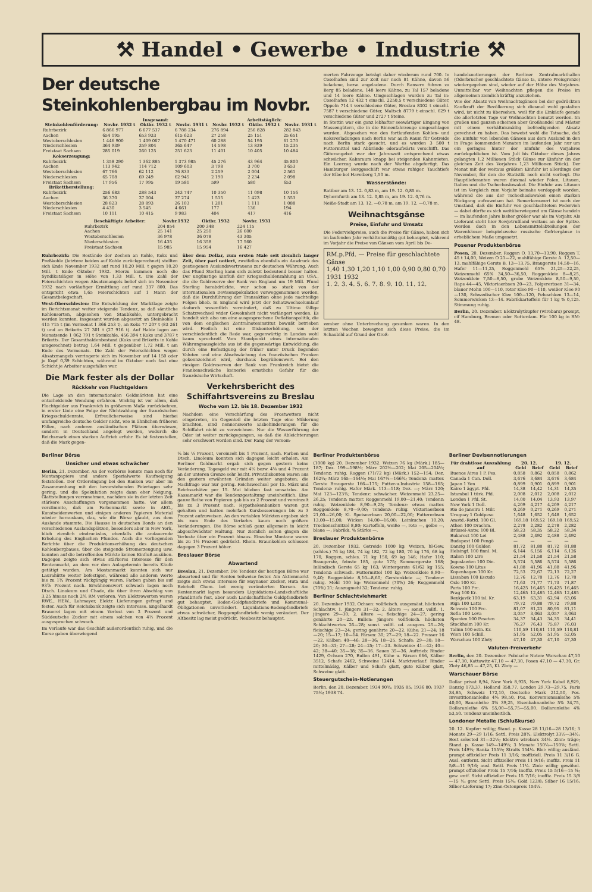⚒ Handel • Gewerbe • Industrie ⚒
Der deutsche Steinkohlenbergbau im Novbr.
| | Insgesamt: | | | Arbeitstäglich: | | |
| --- | --- | --- | --- | --- | --- | --- |
| Steinkohlenförderung: | Novbr. 1932 t | Oktbr. 1932 t | Novbr. 1931 t | Novbr. 1932 t | Oktbr. 1932 t | Novbr. 1931 t |
| Ruhrbezirk | 6 866 977 | 6 677 537 | 6 788 234 | 276 894 | 256 828 | 282 843 |
| Aachen | 654 195 | 653 933 | 615 623 | 27 258 | 25 151 | 25 651 |
| Westoberschlesien | 1 446 900 | 1 409 067 | 1 470 471 | 60 288 | 54 195 | 61 270 |
| Niederschlesien | 364 939 | 359 804 | 365 647 | 14 598 | 13 839 | 15 235 |
| Freistaat Sachsen | 285 019 | 260 125 | 251 623 | 11 401 | 10 405 | 10 484 |
| Kokserzeugung: | | | | | | |
| Ruhrbezirk | 1 358 290 | 1 362 885 | 1 373 985 | 45 276 | 43 964 | 45 800 |
| Aachen | 113 942 | 114 712 | 109 603 | 3 798 | 3 700 | 3 653 |
| Westoberschlesien | 67 766 | 62 112 | 76 833 | 2 259 | 2 004 | 2 561 |
| Niederschlesien | 65 708 | 69 249 | 62 945 | 2 190 | 2 234 | 2 098 |
| Freistaat Sachsen | 17 956 | 17 995 | 19 581 | 599 | 580 | 653 |
| Brikettherstellung: | | | | | | |
| Ruhrbezirk | 256 683 | 288 543 | 243 747 | 10 350 | 11 098 | 10 156 |
| Aachen | 36 370 | 37 004 | 37 274 | 1 515 | 1 423 | 1 553 |
| Westoberschlesien | 28 823 | 28 893 | 26 103 | 1 201 | 1 111 | 1 088 |
| Niederschlesien | 4 430 | 3 545 | 4 661 | 177 | 136 | 194 |
| Freistaat Sachsen | 10 111 | 10 415 | 9 983 | 404 | 417 | 416 |
| Beschäftigte Arbeiter: | Novbr.1932 | Oktbr. 1932 | Novbr. 1931 |
| --- | --- | --- | --- |
| Ruhrbezirk | 204 854 | 200 348 | 224 115 |
| Aachen | 25 141 | 25 250 | 26 600 |
| Westoberschlesien | 36 978 | 36 078 | 43 305 |
| Niederschlesien | 16 435 | 16 358 | 17 560 |
| Freistaat Sachsen | 15 985 | 15 954 | 16 427 |
Ruhrbezirk: Die Bestände der Zechen an Kohle, Koks und Preßkohle (letztere beiden auf Kohle zurückgerechnet) stellten sich Ende November 1932 auf rund 10,20 Mill. t gegen 10,20 Mill. t Ende Oktober 1932. Hierzu kommen noch die Syndikatsläger in Höhe von 1,33 Mill. t. Die Zahl der Feierschichten wegen Absatzmangels belief sich im November 1932 nach vorläufiger Ermittlung auf rund 337 800. Das entspricht etwa 1,65 Feierschichten auf 1 Mann der Gesamtbelegschaft.
West-Oberschlesien: Die Entwicklung der Marktlage zeigte im Berichtsmonat weiter steigende Tendenz, so daß sämtliche Kohlensorten, abgesehen von Staubkohle, untergebracht werden konnten. Insgesamt wurden abgesetzt an Steinkohle 1 415 715 t (im Vormonat 1 366 253 t), an Koks 77 207 t (83 261 t) und an Briketts 27 301 t (27 916 t). Auf Halde lagen am Monatsende 1 062 791 t Steinkohle, 456 394 t Koks und 3787 t Briketts. Der Gesamthaldenbestand (Koks und Briketts in Kohle umgerechnet) betrug 1,64 Mill. t gegenüber 1,72 Mill. t am Ende des Vormonats. Die Zahl der Feierschichten wegen Absatzmangels verringerte sich im November auf 14 150 oder je Kopf 0,39 Schichten, während im Oktober noch fast eine Schicht je Arbeiter ausgefallen war.
Die Mark fester als der Dollar
Rückkehr von Fluchtgeldern
Die Lage an den internationalen Geldmärkten hat eine entscheidende Wendung erfahren. Wichtig ist vor allem, daß Fluchtgelder aus Frankreich in größerem Maße zurückkehren, in erster Linie eine Folge der Nichtzahlung der französischen Kriegsschuldenrate. Erfreulicherweise sind hierbei umfangreiche deutsche Gelder nicht, wie in ähnlichen früheren Fällen, nach anderen ausländischen Plätzen überwiesen, sondern in Deutschland angelegt worden, wodurch die Reichsmark einen starken Auftrieb erfuhr. Es ist festzustellen, daß die Mark gegen-
über dem Dollar, zum ersten Male seit ziemlich langer Zeit, über pari notiert, zweifellos ebenfalls ein Ausdruck des gestiegenen Auslandsvertrauens zur deutschen Währung. Auch das Pfund Sterling kann sich zuletzt bedeutend besser halten. Der ungünstige Einfluß der Kriegsschuldenzahlung an USA., die die Goldreserve der Bank von England um 19 Mill. Pfund Sterling herabdrückte, war schon so stark von der internationalen Devisenspekulation vorweggenommen worden, daß die Durchführung der Transaktion ohne jede nachteilige Folgen blieb. In England wird jetzt der Schatzwechselumlauf dadurch wesentlich vermindert, daß zu Ultimo fällige Schatzwechsel wider Gewohnheit nicht verlängert werden. Es handelt sich also um eine ausgesprochene Deflationspolitik, die von dem englischen Zentralnoteninstitut bewußt betrieben wird. Freilich ist eine Diskonterhöhung, von der verschiedentlich die Rede war, gegenwärtig in London wohl kaum spruchreif. Vom Standpunkt eines internationalen Währungsausgleichs aus ist die gegenwärtige Entwicklung, die durch eine Befestigung der früher unter Druck liegenden Valuten und eine Abschwächung des französischen Franken gekennzeichnet wird, durchaus begrüßenswert. Bei den riesigen Goldreserven der Bank von Frankreich bietet die Frankenschwäche keinerlei ernstliche Gefahr für die französische Wirtschaft.
Verkehrsbericht des Schiffahrtsvereins zu Breslau
Woche vom 12. bis 18. Dezember 1932
Nachdem eine Verschärfung des Frostwetters nicht eingetreten, im Gegenteil die letzten Tage eine Milderung brachten, sind nennenswerte Eisbehinderungen für die Schiffahrt nicht zu verzeichnen. Nur die Wasserführung der Oder ist weiter zurückgegangen, so daß die Ableichterungen sehr erschwert worden sind. Der Rang der versom-
merten Fahrzeuge beträgt daher wiederum rund 700. In Coselhafen sind zur Zeit nur noch 81 Kähne, davon 56 beladene, bezw. angeladene. Durch Ransern fuhren zu Berg 85 beladene, 148 leere Kähne, zu Tal 157 beladene und 14 leere Kähne. Umgeschlagen wurden zu Tal in: Coselhafen 12 432 t einschl. 2250,5 t verschiedene Güter, Oppeln 714 t verschiedene Güter, Breslau 8302 t einschl. 7587 t verschiedene Güter, Maltsch 8779 t einschl. 629 t verschiedene Güter und 2727 t Steine.
In Stettin war ein ganz lebhafter seewärtiger Eingang von Massengütern, die in die Binnenfahrzeuge umgeschlagen wurden. Abgesehen von den fortlaufenden Kohlen- und Koksverladungen nach Berlin war auch Raum für Getreide nach Berlin stark gesucht, und es wurden 3 500 t Futtermittel und Abbrände oderaufwärts verschifft. Das Güterangebot war der Jahreszeit entsprechend etwas schwächer. Kahnraum knapp bei steigenden Kahnmieten. Ein Leerzug wurde nach der Warthe abgefertigt. Das Hamburger Berggeschäft war etwas ruhiger. Tauchtiefe der Elbe bei Havelberg 1,50 m.
Wasserstände:
Ratibor am 13. 12. 0,83 m, am 19. 12. 0,85 m.
Dyhernfurth am 13. 12. 0,85 m, am 19. 12. 0,76 m.
Neiße-Stadt am 13. 12. —0,78 m, am 19. 12. —0,78 m.
Weihnachtsgänse
Preise, Einfuhr und Umsatz
Die Federviehpreise, auch die Preise für Gänse, haben sich im laufenden Jahr verhältnismäßig gut behauptet, während im Vorjahr die Preise von Gänsen vom April bis De-
RM.p.Pfd. — Preise für geschlachtete Gänse
1,40 1,30 1,20 1,10 1,00 0,90 0,80 0,70
1931 1932
1. 2. 3. 4. 5. 6. 7. 8. 9. 10. 11. 12.
zember ohne Unterbrechung gesunken waren. In den letzten Wochen bewegten sich diese Preise, die im Schaubild auf Grund der Groß-
handelsnotierungen der Berliner Zentralmarkthallen (Oderbrucher geschlachtete Gänse Ia, untere Preisgrenze) wiedergegeben sind, wieder auf der Höhe des Vorjahres. Unmittelbar vor Weihnachten pflegen die Preise im allgemeinen ziemlich kräftig anzuziehen.
Wie der Absatz von Weihnachtsgänsen bei der gedrückten Kaufkraft der Bevölkerung sich diesmal wohl gestalten wird, ist nicht zu übersehen, weil für die Einkäufe gerade die allerletzten Tage vor Weihnachten benutzt werden. Im großen und ganzen scheinen aber Großhandel und Mäster mit einem verhältnismäßig befriedigenden Absatz gerechnet zu haben. Das beweist wohl die Tatsache, daß die Einfuhr von lebenden Gänsen aus dem Ausland in den in Frage kommenden Monaten im laufenden Jahr nur um ein geringes hinter der Einfuhr des Vorjahres zurückgeblieben ist. Vom Juli bis Oktober dieses Jahres gelangten 1,2 Millionen Stück Gänse zur Einfuhr (in der gleichen Zeit des Vorjahres 1,23 Millionen Stück). Der Monat mit der weitaus größten Einfuhr ist allerdings der November, für den die Statistik noch nicht vorliegt. Die Hauptlieferanten waren diesmal wieder Polen, Litauen, Italien und die Tschechoslowakei. Die Einfuhr aus Litauen ist im Vergleich zum Vorjahr beinahe verdoppelt worden, während die aus der Tschechoslowakei einen starken Rückgang aufzuweisen hat. Bemerkenswert ist noch der Umstand, daß die Einfuhr von geschlachtetem Federvieh — dabei dürfte es sich weitüberwiegend um Gänse handeln — im laufenden Jahre bisher größer war als im Vorjahr. Als Lieferant steht hier Sowjetrußland weitaus an der Spitze. Werden doch in den Lebensmittelabteilungen der Warenhäuser beispielsweise russische Gefriergänse in erheblichem Maße umgesetzt.
Posener Produktenbörse
Posen, 20. Dezember. Roggen O. 13,70—13,90, Roggen T. 45 t 14,00, Weizen O 21—22, mahlfähige Gerste A. 12,50—13, mahlfähige Gerste B. 13—13,75, Braugerste 14,50—16, Hafer 11—11,25, Roggenmehl 65% 21,25—22,25, Weizenmehl 65% 34,50—36,50, Roggenkleie 8—8,25, Weizenkleie 7,50—8,50, grobe Weizenkleie 8,50—9,50, Raps 44—45, Viktoriaerbsen 20—23, Folgererbsen 31—34, blauer Mohn 100—110, roter Klee 90—110, weißer Klee 90—130, Schwedischer Klee 100—120, Peluschken 13—14, Sommerwicken 13—14. Fabrikkartoffeln für 1 kg % 0,125. Stimmung ruhig.
Berlin, 20. Dezember. Elektrolytkupfer (wirebars) prompt, cif Hamburg, Bremen oder Rotterdam. Für 100 kg in RM: 48.
Berliner Börse
Unsicher und etwas schwächer
Berlin, 21. Dezember. An der Vorbörse konnte man noch für Montanpapiere und andere Spezialwerte Kaufneigung feststellen. Der Ordereingang bei den Banken war aber im Zusammenhang mit den bevorstehenden Feiertagen sehr gering, und die Spekulation zeigte dann eher Neigung, Glattstellungen vorzunehmen, nachdem sie in der letzten Zeit stärkere Anschaffungen vorgenommen hatte. Vor allem verstimmte, daß am Farbenmarkt sowie in AEG., Kunstseidenwerten und einigen anderen Papieren Material wieder herauskam, das, wie die Börse glaubt, aus dem Auslande stammte. Die Hausse in deutschen Bonds an den verschiedenen Auslandsplätzen, besonders aber in New York, blieb ziemlich eindruckslos, ebenfalls die andauernde Erholung des Englischen Pfundes. Auch die vorliegenden Berichte über die Produktionserhöhung des deutschen Kohlenbergbaues, über die steigende Stromerzeugung usw. konnten auf die betreffenden Märkte keinen Einfluß ausüben. Dagegen zeigte sich etwas stärkeres Interesse für den Rentenmarkt, an dem vor dem Anlagetermin bereits Käufe getätigt wurden. Am Montanmarkt konnten sich nur Laurahütte weiter befestigen, während alle anderen Werte bis zu 1¾ Prozent rückgängig waren. Farben gaben bis auf 93⅞ Prozent nach. Erwähnenswert schwach lagen noch Dtsch. Linoleum und Chade, die über ihren Abschlag von 3,25 hinaus noch 2¾ RM verloren. Von Elektrowerten waren RWE., HEW., Lahmayer, Elektr. Lieferungen gefragt und fester. Auch für Reichsbank zeigte sich Interesse. Engelhardt Brauerei lagen mit einem Verlust von 3 Prozent und Süddeutsche Zucker mit einem solchen von 4½ Prozent ausgesprochen schwach.
Im Verlaufe war das Geschäft außerordentlich ruhig, und die Kurse gaben überwiegend
¼ bis ½ Prozent, vereinzelt bis 1 Prozent, nach. Farben und Dtsch. Linoleum konnten sich dagegen leicht erholen. Am Berliner Geldmarkt ergab sich gegen gestern keine Veränderung. Tagesgeld war mit 4¼ bezw. 4⅛ und 4 Prozent an der unteren Grenze sehr leicht. Privatdiskonten waren aus den gestern erwähnten Gründen weiter angeboten; die Nachfrage war nur gering. Reichswechsel per 15. März und Reichsschätze per 15. Mai blieben fast umsatzlos. Am Kassamarkt war die Tendenzgestaltung uneinheitlich. Eine ganze Reihe von Papieren gab bis zu 2 Prozent und vereinzelt bis zu 3 Prozent nach. Hypothekenbanken waren gut gehalten und hatten mehrfach Kursbesserungen bis zu 3 Prozent aufzuweisen. An den variablen Märkten ergaben sich bis zum Ende des Verkehrs kaum noch größere Veränderungen. Die Börse schloß ganz allgemein in leicht abgeschwächter Haltung. Nur ziemlich selten gingen die Verluste über ein Prozent hinaus. Einzelne Montane waren bis zu 1½ Prozent gedrückt. Rhein. Braunkohlen schlossen dagegen 3 Prozent höher.
Breslauer Börse
Abwartend
Breslau, 21. Dezember. Die Tendenz der heutigen Börse war abwartend und für Renten teilweise fester. Am Aktienmarkt zeigte sich etwas Interesse für Haynauer Zucker, Huta und Reichelt Chem. bei wenig veränderten Kursen. Am Rentenmarkt lagen besonders Liquidations-Landschaftliche Pfandbriefe fest, aber auch Landschaftliche Goldpfandbriefe gut behauptet. Boden-Goldpfandbriefe und Kommunal-Obligationen unverändert. Liquidations-Bodenpfandbriefe etwas schwächer, Roggenpfandbriefe wenig verändert. Der Altbesitz lag meist gedrückt, Neubesitz behauptet.
Berliner Produktenbörse
(1000 kg) 20. Dezember 1932. Weizen 76 kg (Märk.) 185—187; Dez. 199—198½; März 202½—202; Mai 205—204½; Tendenz: ruhig. Roggen (71/72 kg) (Märk.) 152—154; Dez. 162¼; März 165—164½; Mai 167½—166¾; Tendenz: matter. Gerste Braugerste 166—175; Futter-u.Industrie 158—165; Tendenz: ruhig. Hafer Märk. 113—118; Dez. —; März 120; Mai 123—123¾; Tendenz: schwächer. Weizenmehl 23,25—26,25; Tendenz: matter. Roggenmehl 19,00—21,40; Tendenz: ruhig. Weizenkleie 8,90—9,25; Tendenz: etwas matter. Roggenkleie 8,70—9,00; Tendenz: ruhig. Viktoriaerbsen 21,00—26,00; Kl. Speiseerbsen 20,00—22,00; Futtererbsen 13,00—15,00; Wicken 14,00—16,00; Leinkuchen 10,20; Trockenschnitzel 8,80; Kartoffeln, weiße —, rote —, gelbe —, blaue —; Fabrikk. % Stärke —.
Breslauer Produktenbörse
20. Dezember 1932. Getreide 1000 kg: Weizen, hl-Gew. (schles.) 76 kg 184, 74 kg 182, 72 kg 180, 70 kg 176, 68 kg 170, Roggen, schles. 71 kg 150, 69 kg 146; Hafer 110; Braugerste, feinste 185, gute 175; Sommergerste 168; Inländisch Gerste 65 kg 163; Wintergerste 61/62 kg 155; Tendenz: schwach. Futtermittel 100 kg: Weizenkleie 8,90—9,40; Roggenkleie 8,10—8,60; Gerstenkleie —; Tendenz: ruhig. Mehl 100 kg: Weizenmehl (70%) 26; Roggenmehl (70%) 21; Auszugmehl 32; Tendenz: ruhig.
Berliner Schlachtviehmarkt
20. Dezember 1932. Ochsen: vollfleisch. ausgemäst. höchsten Schlachtw. 1. jüngere 31—32; 2. ältere —; sonst. vollfl. 1. jüngere 29—30; 2. ältere —; fleischige 24—27; gering genährte 20—23. Bullen: jüngere vollfleisch. höchsten Schlachtwertes 26—28; sonst. vollfl. od. ausgem. 25—26; fleischige 23—24; gering genährte 20—22. Kühe: 21—24; 18—20; 15—17; 10—14. Färsen: 30; 27—29; 18—22. Fresser 16—22. Kälber: 40—46; 28—36; 18—25. Schafe: 29—30; 18—20; 30—31; 27—28; 24—25; 17—23. Schweine: 41—42; 40—42; 38—40; 35—38; 35—36. Sauen 35—36. Auftrieb: Rinder 1429, Ochsen 270, Bullen 491, Kühe u. Färsen 666, Kälber 3512, Schafe 2462, Schweine 12414. Marktverlauf: Rinder mittelmäßig, Kälber und Schafe glatt, gute Kälber glatt, Schweine glatt.
Steuergutschein-Notierungen
Berlin, den 20. Dezember. 1934 90¾; 1935 85; 1936 80; 1937 75¼; 1938 74.
Berliner Devisennotierungen
| Für drahtlose Auszahlung auf | 20. 12. | | 19. 12. | |
| --- | --- | --- | --- | --- |
| | Geld | Brief | Geld | Brief |
| Buenos Aires 1 P. Pes. | 0,858 | 0,862 | 0,858 | 0,862 |
| Canada 1 Can. Doll. | 3,676 | 3,684 | 3,676 | 3,684 |
| Japan 1 Yen | 0,899 | 0,901 | 0,899 | 0,901 |
| Kairo 1 ägypt. Pfd. | 14,38 | 14,42 | 14,31 | 14,35 |
| Istambul 1 türk. Pfd. | 2,008 | 2,012 | 2,008 | 2,012 |
| London 1 Pfd. St. | 14,00 | 14,04 | 13,93 | 13,97 |
| New York 1 Doll. | 4,209 | 4,217 | 4,209 | 4,217 |
| Rio de Janeiro 1 Milr. | 0,269 | 0,271 | 0,269 | 0,271 |
| Uruguay 1 Goldpeso | 1,648 | 1,652 | 1,648 | 1,652 |
| Amstd.-Rottd. 100 Gl. | 169,18 | 169,52 | 169,18 | 169,52 |
| Athen 100 Drachm. | 2,278 | 2,282 | 2,278 | 2,282 |
| Brüssel-Antw. 100 Bl. | 58,23 | 58,35 | 58,22 | 58,34 |
| Bukarest 100 Lei | 2,488 | 2,492 | 2,488 | 2,492 |
| Budapest 100 Pengö | — | — | — | — |
| Danzig 100 Gulden | 81,72 | 81,88 | 81,72 | 81,88 |
| Helsingf. 100 finnl. M. | 6,144 | 6,156 | 6,114 | 6,126 |
| Italien 100 Lire | 21,54 | 21,58 | 21,54 | 21,58 |
| Jugoslawien 100 Din. | 5,574 | 5,586 | 5,574 | 5,586 |
| Kowno 100 Litas | 41,88 | 41,96 | 41,88 | 41,96 |
| Kopenhagen 100 Kr. | 72,53 | 72,67 | 72,13 | 72,27 |
| Lissabon 100 Escudo | 12,76 | 12,78 | 12,76 | 12,78 |
| Oslo 100 Kr. | 71,63 | 71,77 | 71,73 | 71,87 |
| Paris 100 Frc. | 16,425 | 16,465 | 16,425 | 16,465 |
| Prag 100 Kr. | 12,465 | 12,485 | 12,465 | 12,485 |
| Reykjavik 100 isl. Kr. | 63,19 | 63,31 | 62,94 | 63,06 |
| Riga 100 Latts | 79,72 | 79,88 | 79,72 | 79,88 |
| Schweiz 100 Frc. | 81,07 | 81,23 | 80,95 | 81,11 |
| Sofia 100 Leva | 3,057 | 3,063 | 3,057 | 3,063 |
| Spanien 100 Peseten | 34,37 | 34,43 | 34,35 | 34,41 |
| Stockholm 100 Kr. | 76,27 | 76,43 | 75,87 | 76,03 |
| Talinn 100 estn. Kr. | 110,59 | 110,81 | 110,59 | 110,81 |
| Wien 100 Schill. | 51,95 | 52,05 | 51,95 | 52,05 |
| Warschau 100 Zloty | 47,10 | 47,30 | 47,10 | 47,30 |
Valuten-Freiverkehr
Berlin, den 20. Dezember. Polnische Noten: Warschau 47,10 — 47,30, Kattowitz 47,10 — 47,30, Posen 47,10 — 47,30, Gr. Zloty 46,85 — 47,25, Kl. Zloty —
Warschauer Börse
Dollar privat 8,94, New York 8,925, New York Kabel 8,929, Danzig 173,37, Holland 358,77, London 29,73—29,75, Paris 34,85, Schweiz 172,10, Deutsche Mark 212,50, Pos. Investitionsanleihe 4% 98,50, Pos. Konversionsanleihe 5% 40,00, Bauanleihe 3% 39,25, Eisenbahnanleihe 5% 34,75, Dollaranleihe 6% 55,00—55,75—55,00. Dollaranleihe 4% 53,50. Tendenz uneinheitlich.
Londoner Metalle (Schlußkurse)
20. 12. Kupfer: willig; Stand. p. Kasse 28 11/16—28 13/16; 3 Monate 29—29 1/16; Settl. Preis 28¾; Elektrolyt 33½—34½; Best selected 31—32½; Elektro wirebars 34½. Zinn: träge; Stand. p. Kasse 149—149¼; 3 Monate 150¼—150⅜; Settl. Preis 149¼; Banka 155½; Straits 154¼. Blei: willig; ausländ. prompt offizieller Preis 11 3/16; inoffiziell. Preis 11 3/16 G. Ausl. entfernt. Sicht offizieller Preis 11 9/16; inoffiz. Preis 11 5/8—11 9/16; ausl. Settl. Preis 11¼. Zink: willig; gewöhnl. prompt offizieller Preis 15 7/16; inoffiz. Preis 15 5/16—15 ⅜; gew. entf. Sicht offizieller Preis 15 7/16; inoffiz. Preis 15 3/8—15 ½; gew. Settl. Preis 15⅜; Gold 123/8; Silber 16 15/16; Silber-Lieferung 17; Zinn-Ostenpreis 154¼.